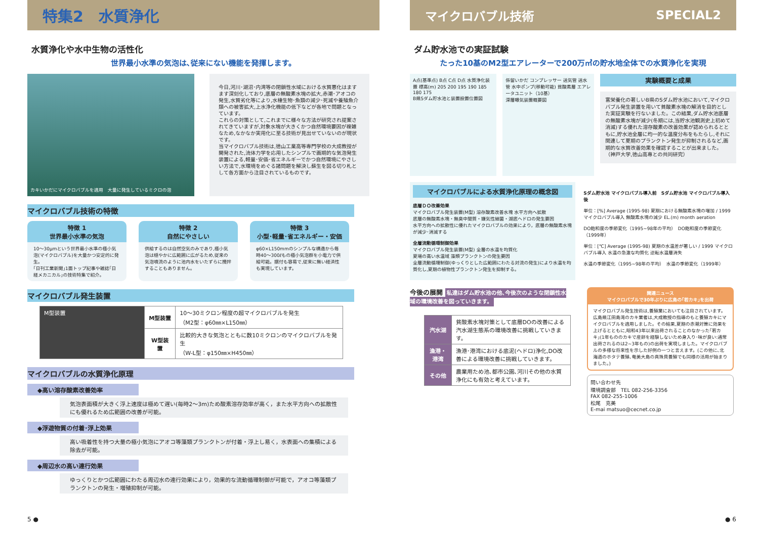特集2　水質浄化
水質浄化や水中生物の活性化
世界最小水準の気泡は､従来にない機能を発揮します。
カキいかだにマイクロバブルを適用　大量に発生しているミクロの泡
今日,河川･湖沼･内湾等の閉鎖性水域における水質悪化はますます深刻化しており,底層の無酸素水塊の拡大,赤潮･アオコの発生,水質劣化等により,水棲生物･魚類の減少･死滅や養殖魚介類への被害拡大,上水浄化機能の低下などが各地で問題となっています。
これらの対策として,これまでに様々な方法が研究され提案されてきていますが,対象水塊が大きくかつ自然環境要因が複雑なため,なかなか実用化に至る技術が見出せていないのが現状です。
当マイクロバブル技術は,徳山工業高等専門学校の大成教授が開発された,流体力学を応用したシンプルで画期的な気泡発生装置による,軽量･安価･省エネルギーでかつ自然環境にやさしい方法で,水環境をめぐる諸問題を解決し蘇生を図る切り札として各方面から注目されているものです。
マイクロバブル技術の特徴
特徴 1
世界最小水準の気泡
10～30μmという世界最小水準の極小気泡(マイクロバブル)を大量かつ安定的に発生。
｢日刊工業新聞｣1面トップ記事や雑誌｢日経メカニカル｣の技術特集で紹介。
特徴 2
自然にやさしい
供給するのは自然空気のみであり,極小気泡は穏やかに広範囲に広がるため,従来の気泡噴流のように池内水をいたずらに攪拌することもありません。
特徴 3
小型･軽量･省エネルギー・安価
φ60×L150mmのシンプルな構造から毎時40～300ℓもの極小気泡群を小電力で供給可能。据付も容易で,従来に無い経済性も実現しています。
マイクロバブル発生装置
| M型装置 | M型装置 | 10～30ミクロン程度の超マイクロバブルを発生 （M2型：φ60㎜×L150㎜） |
| | W型装置 | 比較的大きな気泡とともに数10ミクロンのマイクロバブルを発生 （W-L型：φ150㎜×H450㎜） |
マイクロバブルの水質浄化原理
◆高い溶存酸素改善効率
気泡表面積が大きく浮上速度は極めて遅い(毎時2～3m)ため酸素溶存効率が高く，また水平方向への拡散性にも優れるため広範囲の改善が可能。
◆浮遊物質の付着･浮上効果
高い吸着性を持つ大量の極小気泡にアオコ等藻類プランクトンが付着・浮上し易く，水表面への集積による除去が可能。
◆周辺水の高い連行効果
ゆっくりとかつ広範囲にわたる周辺水の連行効果により，効果的な流動循環制御が可能で，アオコ等藻類プランクトンの発生・増殖抑制が可能。
5 ●
マイクロバブル技術 SPECIAL2
ダム貯水池での実証試験
たった10基のM2型エアレーターで200万㎥の貯水地全体での水質浄化を実現
A点(基準点) B点 C点 D点 水質浄化装置 標高(m) 205 200 195 190 185 180 175
B県Sダム貯水池と装置設置位置図
係留いかだ コンプレッサー 送気管 送水管 水中ポンプ(移動可能) 貧酸素層 エアレータユニット（10基）
深層曝気装置概要図
実験概要と成果
富栄養化の著しいB県のSダム貯水池において,マイクロバブル発生装置を用いて貧酸素水塊の解消を目的とした実証実験を行ないました。この結果,ダム貯水池底層の無酸素水塊が減少(冬期には,当貯水池観測史上初めて消滅)する優れた溶存酸素の改善効果が認められるとともに,貯水池全層に均一的な温度分布をもたらし,それに関連して夏期のプランクトン発生が抑制されるなど,画期的な水質改善効果を確認することが出来ました。
（神戸大学,徳山高専との共同研究）
マイクロバブルによる水質浄化原理の概念図
底層ＤＯ改善効果
マイクロバブル発生装置(M型) 溶存酸素改善水塊 水平方向へ拡散
底層の無酸素水塊・無臭中間質・嫌気性細菌・湖底ヘドロの発生要因
水平方向への拡散性に優れたマイクロバブルの効果により，底層の無酸素水塊が減少･消滅する
全層流動循環制御効果
マイクロバブル発生装置(M型) 全層の水温を均質化
夏場の高い水温域 藻類プランクトンの発生要因
全層流動循環制御(ゆっくりとした広範囲にわたる対流の発生)により水温を均質化し,夏期の植物性プランクトン発生を抑制する。
Sダム貯水池 マイクロバブル導入前　Sダム貯水池 マイクロバブル導入後
単位：[%] Average (1995-98) 夏期における無酸素水塊の増加 / 1999 マイクロバブル導入 無酸素水塊の減少 EL.(m) month aeration
DO飽和度の季節変化（1995~98年の平均）　DO飽和度の季節変化（1999年）
単位：[℃] Average (1995-98) 夏期の水温差が著しい / 1999 マイクロバブル導入 水温の急激な均質化 逆転水温層消失
水温の季節変化（1995~98年の平均）　水温の季節変化（1999年）
今後の展開 私達はダム貯水池の他､今後次のような閉鎖性水域の環境改善を図っていきます。
| 汽水湖 | 貧酸素水塊対策として底層DOの改善による汽水湖生態系の環境改善に挑戦していきます。 |
| 漁港・港湾 | 漁港･港湾における底泥(ヘドロ)浄化,DO改善による環境改善に挑戦していきます。 |
| その他 | 農業用ため池､都市公園､河川その他の水質浄化にも有効と考えています。 |
関連ニュース
マイクロバブルで30年ぶりに広島の｢若カキ｣を出荷
マイクロバブル発生技術は,養殖業においても注目されています。広島県江田島湾のカキ業者は,大成教授の指導のもと養殖カキにマイクロバブルを適用しました。その結果,夏期の赤潮対策に効果を上げるとともに,昭和43年以来出荷されることのなかった｢若カキ｣(1年もののカキで産卵を経験しないため身入り･味が良い:通常出荷されるのは2~3年もの)の出荷を実現しました。マイクロバブルの多様な将来性を示した好例の一つと言えます。(この他に､北海道のホタテ養殖､奄美大島の真珠貝養殖でも同様の活用が始まりました。)
問い合わせ先
環境調査部　TEL 082-256-3356
FAX 082-255-1006
松尾　克美
E-mai matsuo@cecnet.co.jp
● 6